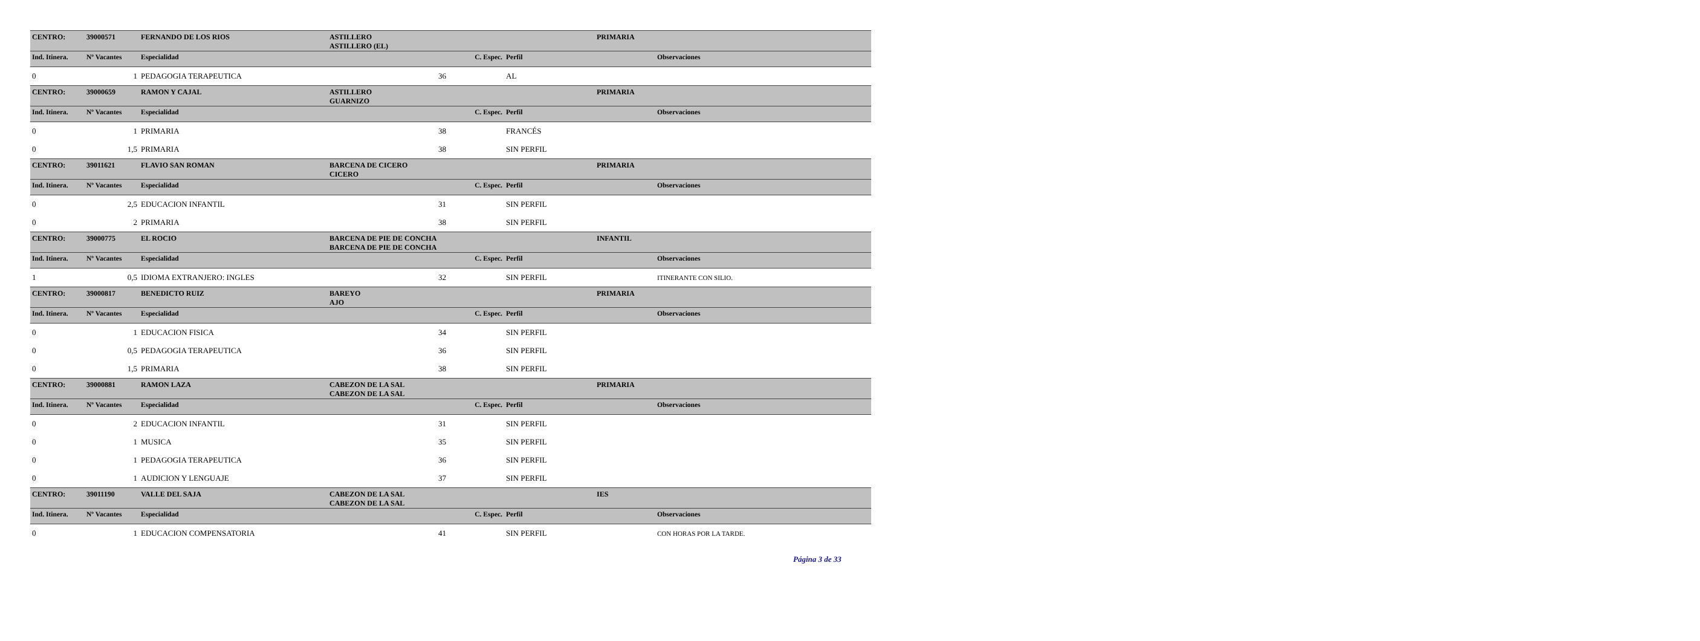| CENTRO: | 39000571 | FERNANDO DE LOS RIOS | ASTILLERO ASTILLERO (EL) | | | PRIMARIA | |
| Ind. Itinera. | Nº Vacantes | Especialidad | | C. Espec. | Perfil | | Observaciones |
| 0 | 1 | PEDAGOGIA TERAPEUTICA | | 36 | AL | | |
| CENTRO: | 39000659 | RAMON Y CAJAL | ASTILLERO GUARNIZO | | | PRIMARIA | |
| Ind. Itinera. | Nº Vacantes | Especialidad | | C. Espec. | Perfil | | Observaciones |
| 0 | 1 | PRIMARIA | | 38 | FRANCÉS | | |
| 0 | 1,5 | PRIMARIA | | 38 | SIN PERFIL | | |
| CENTRO: | 39011621 | FLAVIO SAN ROMAN | BARCENA DE CICERO CICERO | | | PRIMARIA | |
| Ind. Itinera. | Nº Vacantes | Especialidad | | C. Espec. | Perfil | | Observaciones |
| 0 | 2,5 | EDUCACION INFANTIL | | 31 | SIN PERFIL | | |
| 0 | 2 | PRIMARIA | | 38 | SIN PERFIL | | |
| CENTRO: | 39000775 | EL ROCIO | BARCENA DE PIE DE CONCHA BARCENA DE PIE DE CONCHA | | | INFANTIL | |
| Ind. Itinera. | Nº Vacantes | Especialidad | | C. Espec. | Perfil | | Observaciones |
| 1 | 0,5 | IDIOMA EXTRANJERO: INGLES | | 32 | SIN PERFIL | | ITINERANTE CON SILIO. |
| CENTRO: | 39000817 | BENEDICTO RUIZ | BAREYO AJO | | | PRIMARIA | |
| Ind. Itinera. | Nº Vacantes | Especialidad | | C. Espec. | Perfil | | Observaciones |
| 0 | 1 | EDUCACION FISICA | | 34 | SIN PERFIL | | |
| 0 | 0,5 | PEDAGOGIA TERAPEUTICA | | 36 | SIN PERFIL | | |
| 0 | 1,5 | PRIMARIA | | 38 | SIN PERFIL | | |
| CENTRO: | 39000881 | RAMON LAZA | CABEZON DE LA SAL CABEZON DE LA SAL | | | PRIMARIA | |
| Ind. Itinera. | Nº Vacantes | Especialidad | | C. Espec. | Perfil | | Observaciones |
| 0 | 2 | EDUCACION INFANTIL | | 31 | SIN PERFIL | | |
| 0 | 1 | MUSICA | | 35 | SIN PERFIL | | |
| 0 | 1 | PEDAGOGIA TERAPEUTICA | | 36 | SIN PERFIL | | |
| 0 | 1 | AUDICION Y LENGUAJE | | 37 | SIN PERFIL | | |
| CENTRO: | 39011190 | VALLE DEL SAJA | CABEZON DE LA SAL CABEZON DE LA SAL | | | IES | |
| Ind. Itinera. | Nº Vacantes | Especialidad | | C. Espec. | Perfil | | Observaciones |
| 0 | 1 | EDUCACION COMPENSATORIA | | 41 | SIN PERFIL | | CON HORAS POR LA TARDE. |
Página 3 de 33